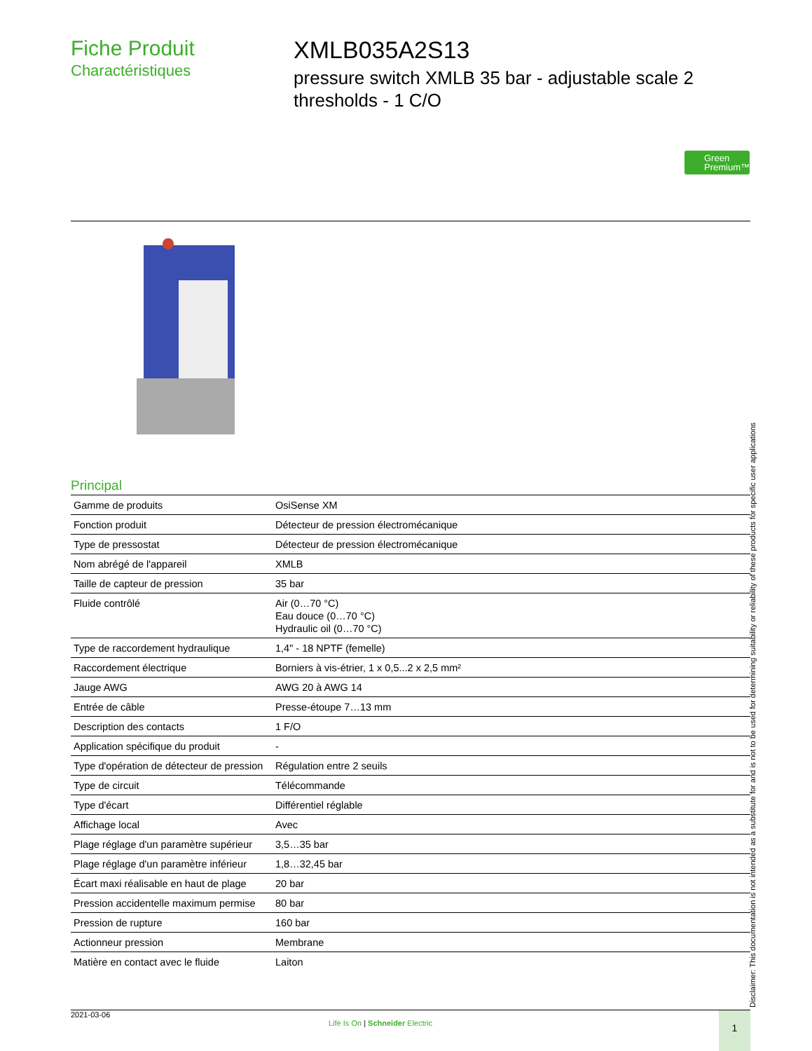Fiche Produit
Charactéristiques
XMLB035A2S13
pressure switch XMLB 35 bar - adjustable scale 2 thresholds - 1 C/O
Green Premium™
Principal
| Gamme de produits | OsiSense XM |
| Fonction produit | Détecteur de pression électromécanique |
| Type de pressostat | Détecteur de pression électromécanique |
| Nom abrégé de l'appareil | XMLB |
| Taille de capteur de pression | 35 bar |
| Fluide contrôlé | Air (0…70 °C) Eau douce (0…70 °C) Hydraulic oil (0…70 °C) |
| Type de raccordement hydraulique | 1,4" - 18 NPTF (femelle) |
| Raccordement électrique | Borniers à vis-étrier, 1 x 0,5...2 x 2,5 mm² |
| Jauge AWG | AWG 20 à AWG 14 |
| Entrée de câble | Presse-étoupe 7…13 mm |
| Description des contacts | 1 F/O |
| Application spécifique du produit | - |
| Type d'opération de détecteur de pression | Régulation entre 2 seuils |
| Type de circuit | Télécommande |
| Type d'écart | Différentiel réglable |
| Affichage local | Avec |
| Plage réglage d'un paramètre supérieur | 3,5…35 bar |
| Plage réglage d'un paramètre inférieur | 1,8…32,45 bar |
| Écart maxi réalisable en haut de plage | 20 bar |
| Pression accidentelle maximum permise | 80 bar |
| Pression de rupture | 160 bar |
| Actionneur pression | Membrane |
| Matière en contact avec le fluide | Laiton |
Disclaimer: This documentation is not intended as a substitute for and is not to be used for determining suitability or reliability of these products for specific user applications
2021-03-06
Life Is On | Schneider Electric
1